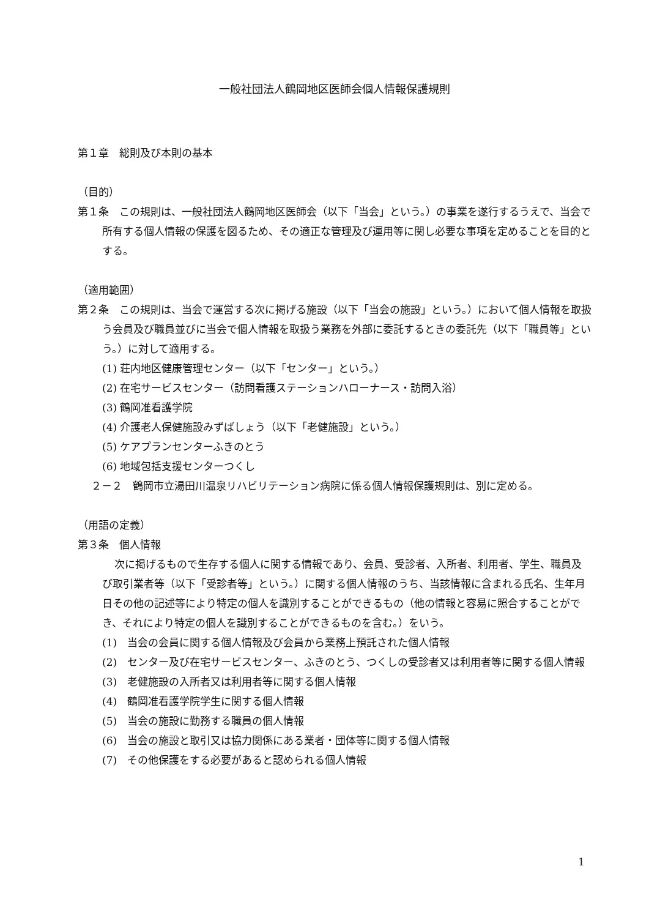一般社団法人鶴岡地区医師会個人情報保護規則
第１章　総則及び本則の基本
（目的）
第１条　この規則は、一般社団法人鶴岡地区医師会（以下「当会」という。）の事業を遂行するうえで、当会で所有する個人情報の保護を図るため、その適正な管理及び運用等に関し必要な事項を定めることを目的とする。
（適用範囲）
第２条　この規則は、当会で運営する次に掲げる施設（以下「当会の施設」という。）において個人情報を取扱う会員及び職員並びに当会で個人情報を取扱う業務を外部に委託するときの委託先（以下「職員等」という。）に対して適用する。
(1) 荘内地区健康管理センター（以下「センター」という。）
(2) 在宅サービスセンター（訪問看護ステーションハローナース・訪問入浴）
(3) 鶴岡准看護学院
(4) 介護老人保健施設みずばしょう（以下「老健施設」という。）
(5) ケアプランセンターふきのとう
(6) 地域包括支援センターつくし
２－２　鶴岡市立湯田川温泉リハビリテーション病院に係る個人情報保護規則は、別に定める。
（用語の定義）
第３条　個人情報
次に掲げるもので生存する個人に関する情報であり、会員、受診者、入所者、利用者、学生、職員及び取引業者等（以下「受診者等」という。）に関する個人情報のうち、当該情報に含まれる氏名、生年月日その他の記述等により特定の個人を識別することができるもの（他の情報と容易に照合することができ、それにより特定の個人を識別することができるものを含む。）をいう。
(1)　当会の会員に関する個人情報及び会員から業務上預託された個人情報
(2)　センター及び在宅サービスセンター、ふきのとう、つくしの受診者又は利用者等に関する個人情報
(3)　老健施設の入所者又は利用者等に関する個人情報
(4)　鶴岡准看護学院学生に関する個人情報
(5)　当会の施設に勤務する職員の個人情報
(6)　当会の施設と取引又は協力関係にある業者・団体等に関する個人情報
(7)　その他保護をする必要があると認められる個人情報
1